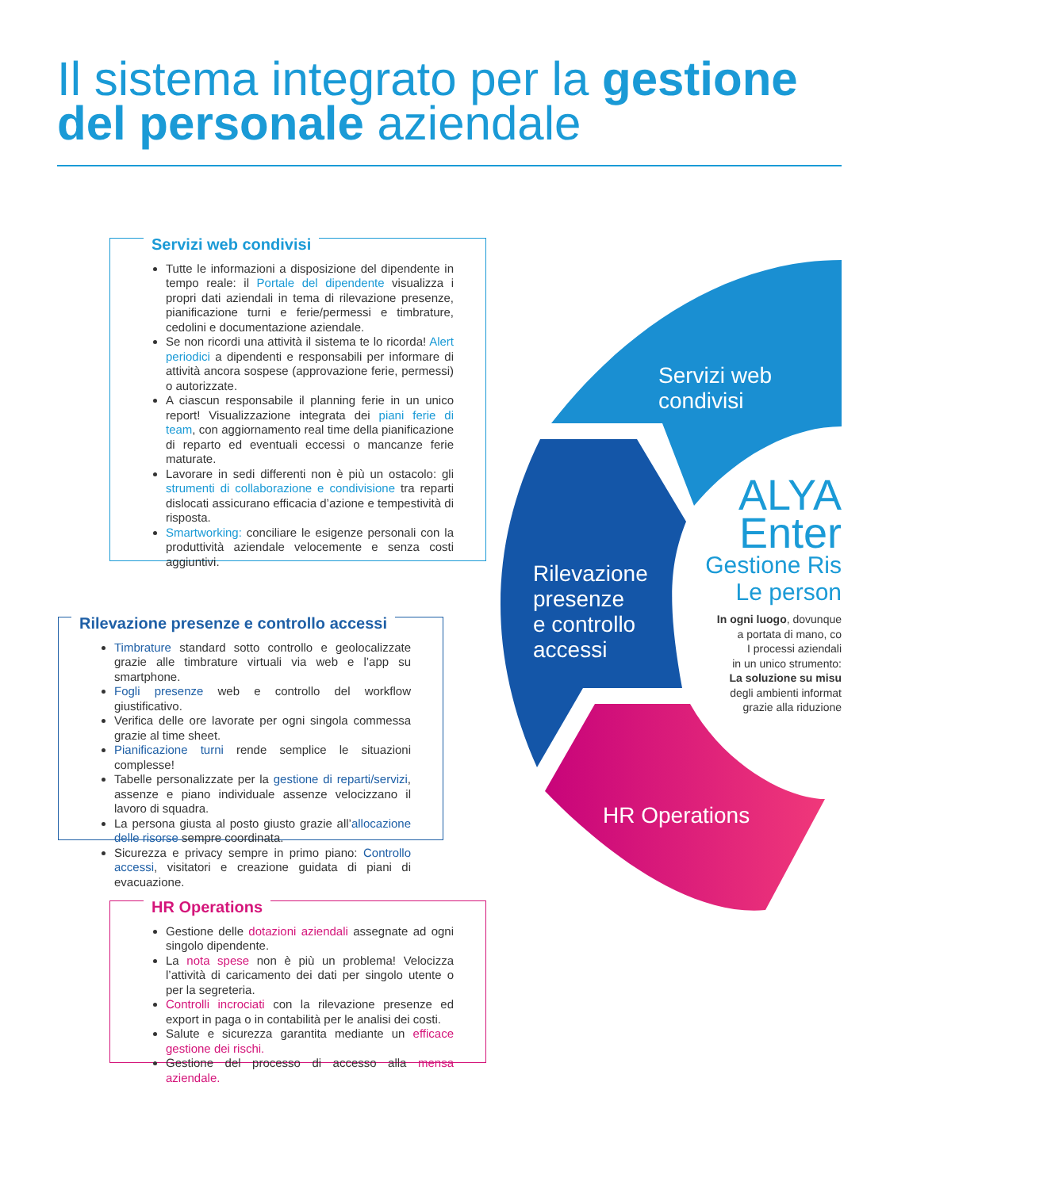Il sistema integrato per la gestione
del personale aziendale
Servizi web condivisi
Tutte le informazioni a disposizione del dipendente in tempo reale: il Portale del dipendente visualizza i propri dati aziendali in tema di rilevazione presenze, pianificazione turni e ferie/permessi e timbrature, cedolini e documentazione aziendale.
Se non ricordi una attività il sistema te lo ricorda! Alert periodici a dipendenti e responsabili per informare di attività ancora sospese (approvazione ferie, permessi) o autorizzate.
A ciascun responsabile il planning ferie in un unico report! Visualizzazione integrata dei piani ferie di team, con aggiornamento real time della pianificazione di reparto ed eventuali eccessi o mancanze ferie maturate.
Lavorare in sedi differenti non è più un ostacolo: gli strumenti di collaborazione e condivisione tra reparti dislocati assicurano efficacia d’azione e tempestività di risposta.
Smartworking: conciliare le esigenze personali con la produttività aziendale velocemente e senza costi aggiuntivi.
Rilevazione presenze e controllo accessi
Timbrature standard sotto controllo e geolocalizzate grazie alle timbrature virtuali via web e l’app su smartphone.
Fogli presenze web e controllo del workflow giustificativo.
Verifica delle ore lavorate per ogni singola commessa grazie al time sheet.
Pianificazione turni rende semplice le situazioni complesse!
Tabelle personalizzate per la gestione di reparti/servizi, assenze e piano individuale assenze velocizzano il lavoro di squadra.
La persona giusta al posto giusto grazie all’allocazione delle risorse sempre coordinata.
Sicurezza e privacy sempre in primo piano: Controllo accessi, visitatori e creazione guidata di piani di evacuazione.
HR Operations
Gestione delle dotazioni aziendali assegnate ad ogni singolo dipendente.
La nota spese non è più un problema! Velocizza l’attività di caricamento dei dati per singolo utente o per la segreteria.
Controlli incrociati con la rilevazione presenze ed export in paga o in contabilità per le analisi dei costi.
Salute e sicurezza garantita mediante un efficace gestione dei rischi.
Gestione del processo di accesso alla mensa aziendale.
Servizi web
condivisi
Rilevazione
presenze
e controllo
accessi
HR Operations
ALYA
Enter
Gestione Ris
Le person
In ogni luogo, dovunque
a portata di mano, co
I processi aziendali
in un unico strumento:
La soluzione su misu
degli ambienti informat
grazie alla riduzione